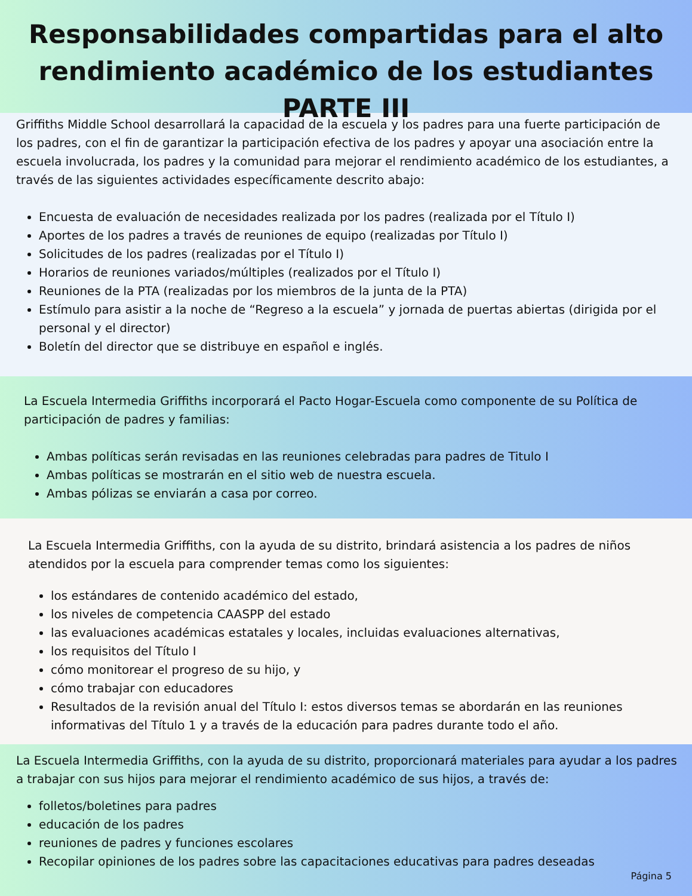Responsabilidades compartidas para el alto
rendimiento académico de los estudiantes PARTE III
Griffiths Middle School desarrollará la capacidad de la escuela y los padres para una fuerte participación de los padres, con el fin de garantizar la participación efectiva de los padres y apoyar una asociación entre la escuela involucrada, los padres y la comunidad para mejorar el rendimiento académico de los estudiantes, a través de las siguientes actividades específicamente descrito abajo:
Encuesta de evaluación de necesidades realizada por los padres (realizada por el Título I)
Aportes de los padres a través de reuniones de equipo (realizadas por Título I)
Solicitudes de los padres (realizadas por el Título I)
Horarios de reuniones variados/múltiples (realizados por el Título I)
Reuniones de la PTA (realizadas por los miembros de la junta de la PTA)
Estímulo para asistir a la noche de “Regreso a la escuela” y jornada de puertas abiertas (dirigida por el personal y el director)
Boletín del director que se distribuye en español e inglés.
La Escuela Intermedia Griffiths incorporará el Pacto Hogar-Escuela como componente de su Política de participación de padres y familias:
Ambas políticas serán revisadas en las reuniones celebradas para padres de Titulo I
Ambas políticas se mostrarán en el sitio web de nuestra escuela.
Ambas pólizas se enviarán a casa por correo.
La Escuela Intermedia Griffiths, con la ayuda de su distrito, brindará asistencia a los padres de niños atendidos por la escuela para comprender temas como los siguientes:
los estándares de contenido académico del estado,
los niveles de competencia CAASPP del estado
las evaluaciones académicas estatales y locales, incluidas evaluaciones alternativas,
los requisitos del Título I
cómo monitorear el progreso de su hijo, y
cómo trabajar con educadores
Resultados de la revisión anual del Título I: estos diversos temas se abordarán en las reuniones informativas del Título 1 y a través de la educación para padres durante todo el año.
La Escuela Intermedia Griffiths, con la ayuda de su distrito, proporcionará materiales para ayudar a los padres a trabajar con sus hijos para mejorar el rendimiento académico de sus hijos, a través de:
folletos/boletines para padres
educación de los padres
reuniones de padres y funciones escolares
Recopilar opiniones de los padres sobre las capacitaciones educativas para padres deseadas
Página 5